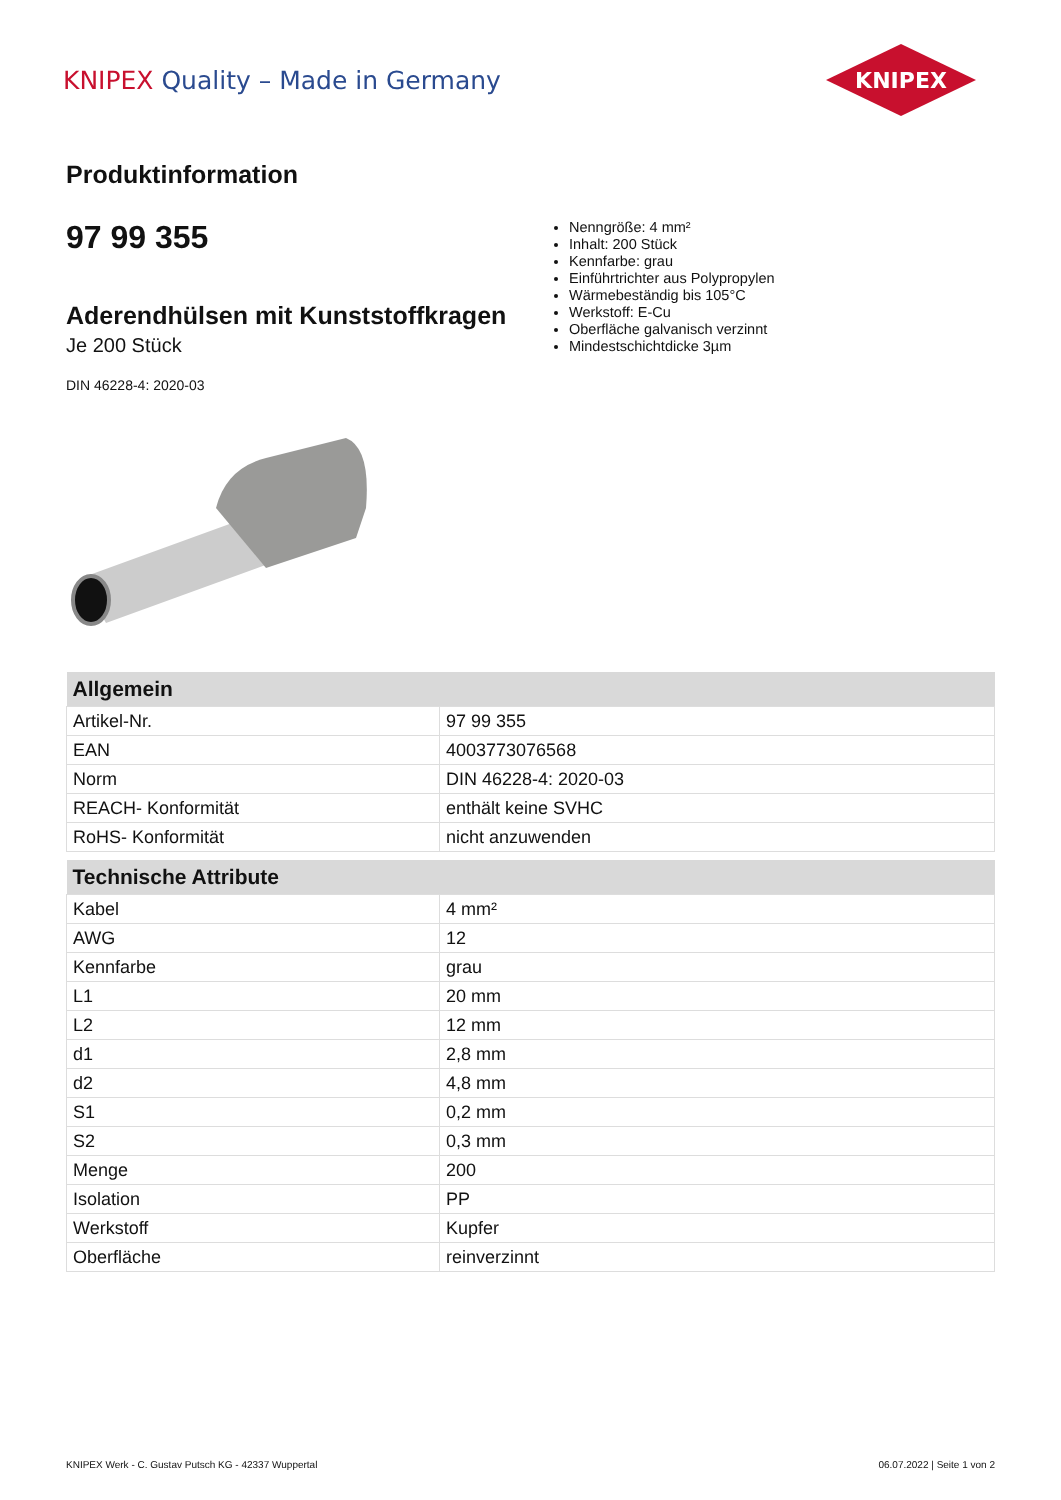KNIPEX Quality – Made in Germany
KNIPEX
Produktinformation
97 99 355
Aderendhülsen mit Kunststoffkragen
Je 200 Stück
DIN 46228-4: 2020-03
Nenngröße: 4 mm²
Inhalt: 200 Stück
Kennfarbe: grau
Einführtrichter aus Polypropylen
Wärmebeständig bis 105°C
Werkstoff: E-Cu
Oberfläche galvanisch verzinnt
Mindestschichtdicke 3µm
| Allgemein | |
| --- | --- |
| Artikel-Nr. | 97 99 355 |
| EAN | 4003773076568 |
| Norm | DIN 46228-4: 2020-03 |
| REACH- Konformität | enthält keine SVHC |
| RoHS- Konformität | nicht anzuwenden |
| Technische Attribute | |
| --- | --- |
| Kabel | 4 mm² |
| AWG | 12 |
| Kennfarbe | grau |
| L1 | 20 mm |
| L2 | 12 mm |
| d1 | 2,8 mm |
| d2 | 4,8 mm |
| S1 | 0,2 mm |
| S2 | 0,3 mm |
| Menge | 200 |
| Isolation | PP |
| Werkstoff | Kupfer |
| Oberfläche | reinverzinnt |
KNIPEX Werk - C. Gustav Putsch KG - 42337 Wuppertal 06.07.2022 | Seite 1 von 2